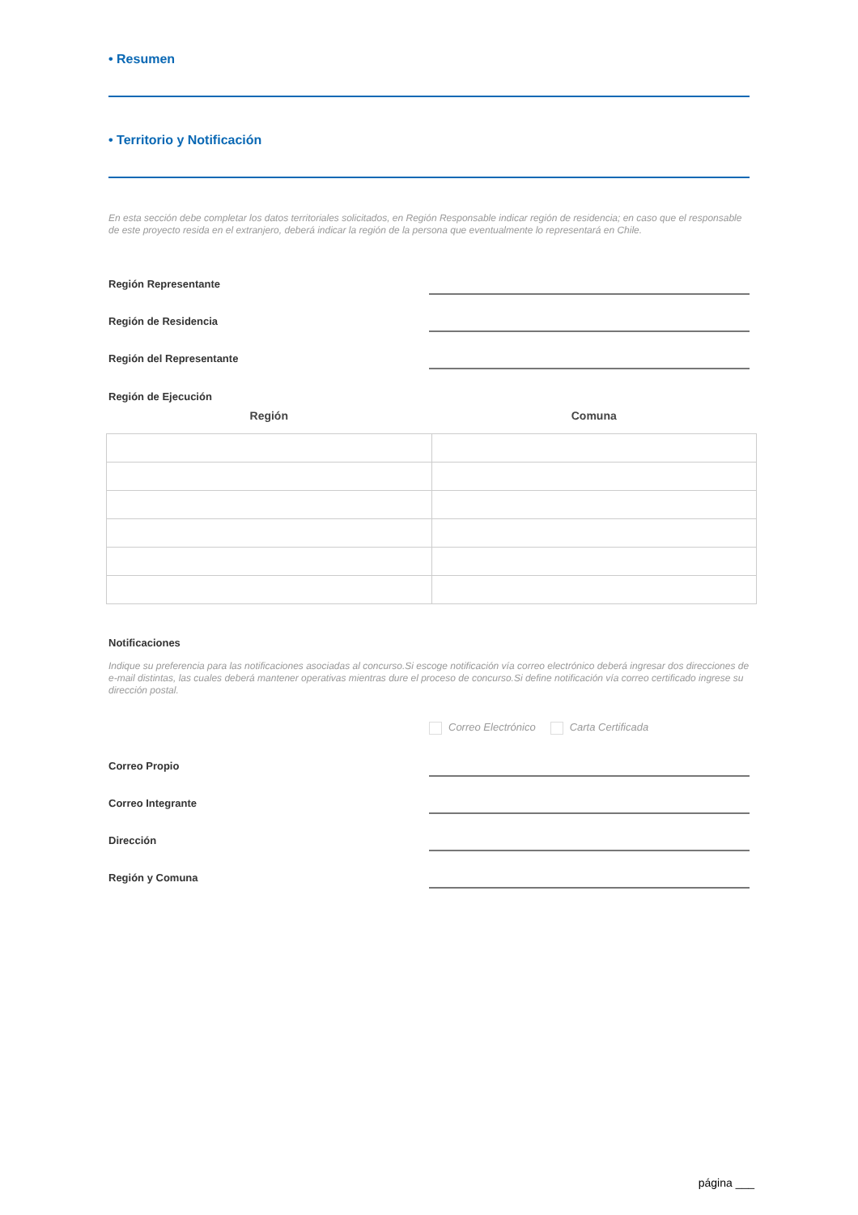• Resumen
• Territorio y Notificación
En esta sección debe completar los datos territoriales solicitados, en Región Responsable indicar región de residencia; en caso que el responsable de este proyecto resida en el extranjero, deberá indicar la región de la persona que eventualmente lo representará en Chile.
Región Representante
Región de Residencia
Región del Representante
Región de Ejecución
| Región | Comuna |
| --- | --- |
Notificaciones
Indique su preferencia para las notificaciones asociadas al concurso.Si escoge notificación vía correo electrónico deberá ingresar dos direcciones de e-mail distintas, las cuales deberá mantener operativas mientras dure el proceso de concurso.Si define notificación vía correo certificado ingrese su dirección postal.
Correo Electrónico Carta Certificada
Correo Propio
Correo Integrante
Dirección
Región y Comuna
página ___